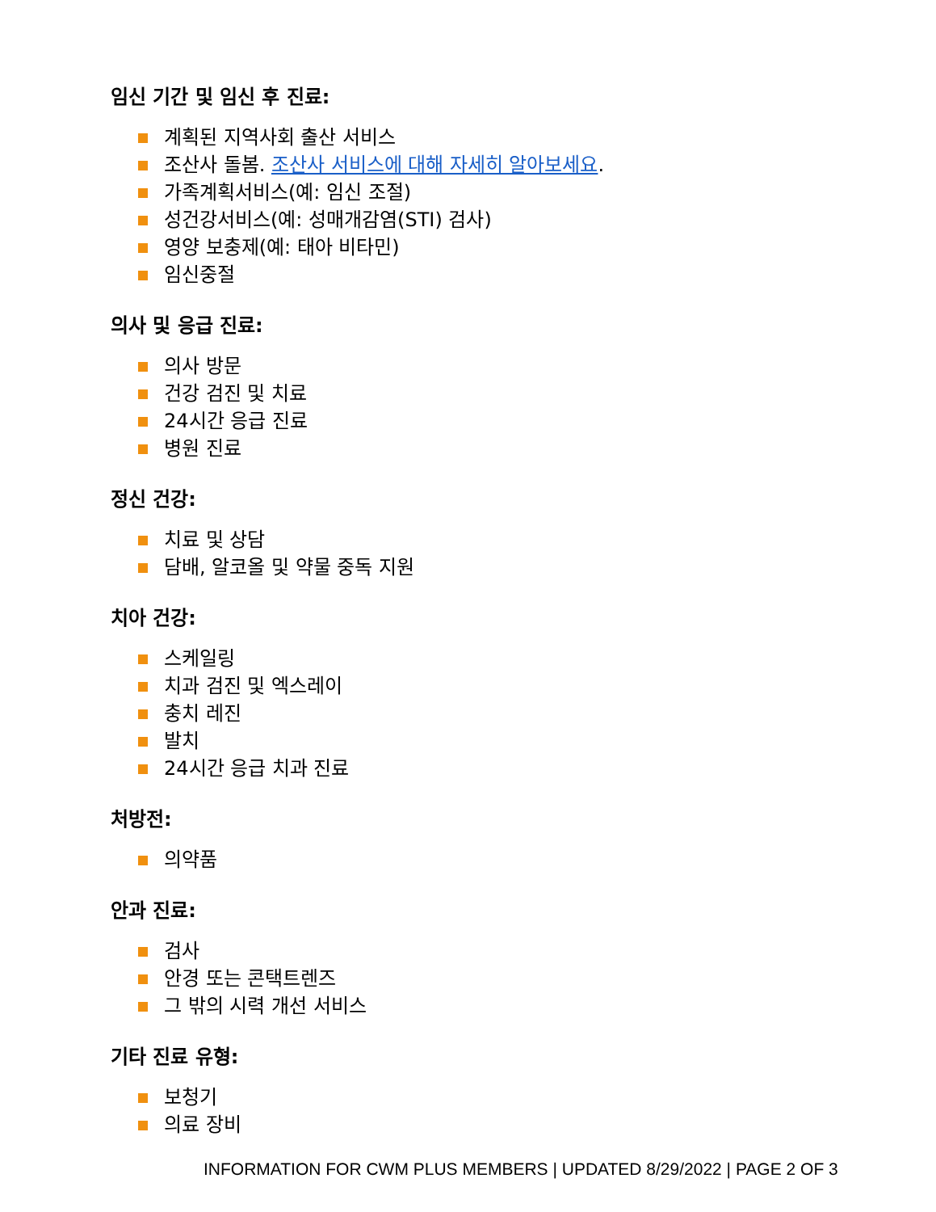임신 기간 및 임신 후 진료:
계획된 지역사회 출산 서비스
조산사 돌봄. 조산사 서비스에 대해 자세히 알아보세요.
가족계획서비스(예: 임신 조절)
성건강서비스(예: 성매개감염(STI) 검사)
영양 보충제(예: 태아 비타민)
임신중절
의사 및 응급 진료:
의사 방문
건강 검진 및 치료
24시간 응급 진료
병원 진료
정신 건강:
치료 및 상담
담배, 알코올 및 약물 중독 지원
치아 건강:
스케일링
치과 검진 및 엑스레이
충치 레진
발치
24시간 응급 치과 진료
처방전:
의약품
안과 진료:
검사
안경 또는 콘택트렌즈
그 밖의 시력 개선 서비스
기타 진료 유형:
보청기
의료 장비
INFORMATION FOR CWM PLUS MEMBERS | UPDATED 8/29/2022 | PAGE 2 OF 3